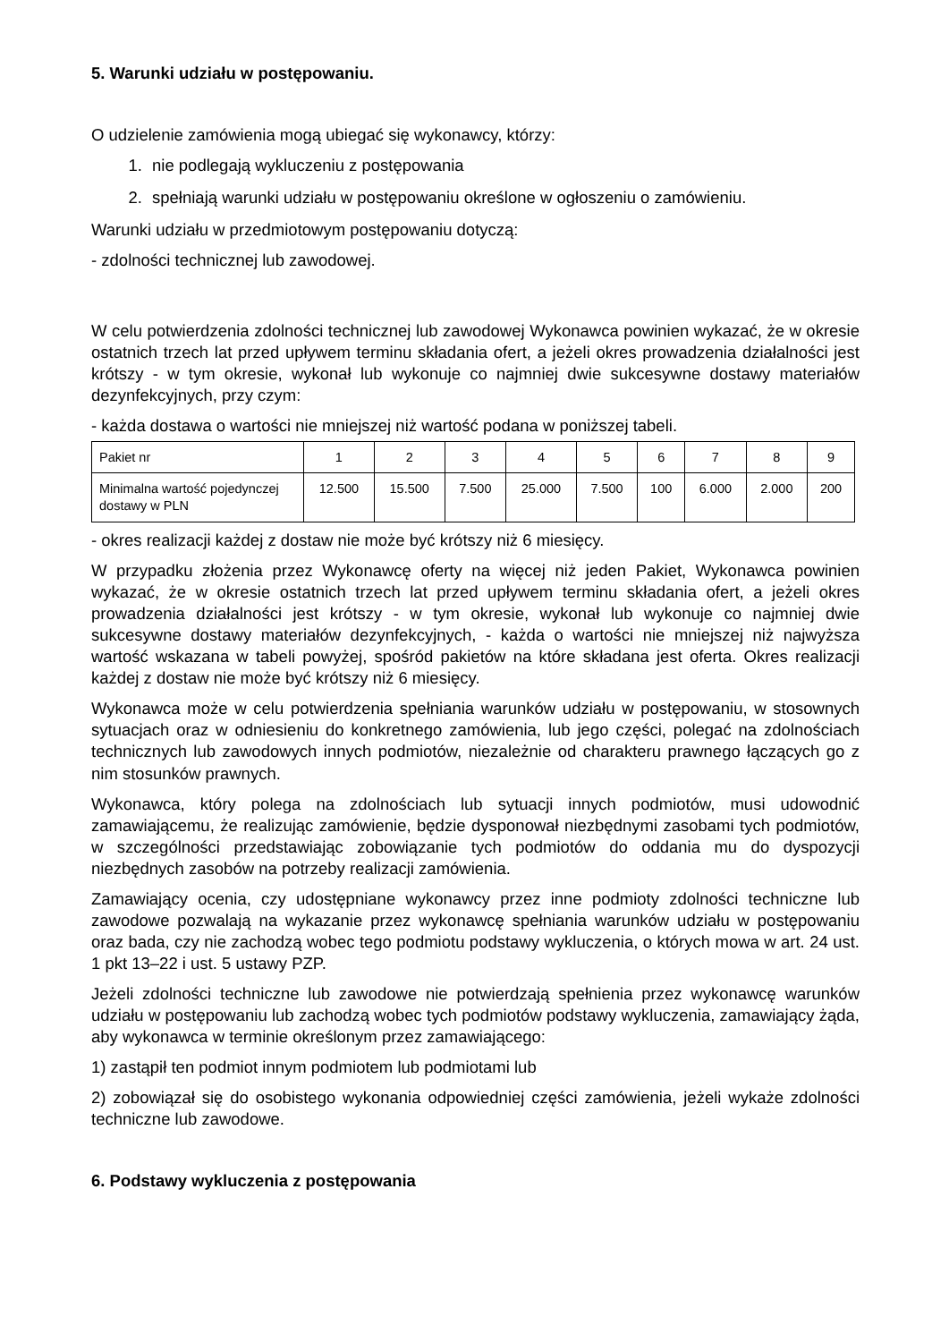5. Warunki udziału w postępowaniu.
O udzielenie zamówienia mogą ubiegać się wykonawcy, którzy:
1. nie podlegają wykluczeniu z postępowania
2. spełniają warunki udziału w postępowaniu określone w ogłoszeniu o zamówieniu.
Warunki udziału w przedmiotowym postępowaniu dotyczą:
- zdolności technicznej lub zawodowej.
W celu potwierdzenia zdolności technicznej lub zawodowej Wykonawca powinien wykazać, że w okresie ostatnich trzech lat przed upływem terminu składania ofert, a jeżeli okres prowadzenia działalności jest krótszy - w tym okresie, wykonał lub wykonuje co najmniej dwie sukcesywne dostawy materiałów dezynfekcyjnych, przy czym:
- każda dostawa o wartości nie mniejszej niż wartość podana w poniższej tabeli.
| Pakiet nr | 1 | 2 | 3 | 4 | 5 | 6 | 7 | 8 | 9 |
| Minimalna wartość pojedynczej dostawy w PLN | 12.500 | 15.500 | 7.500 | 25.000 | 7.500 | 100 | 6.000 | 2.000 | 200 |
- okres realizacji każdej z dostaw nie może być krótszy niż 6 miesięcy.
W przypadku złożenia przez Wykonawcę oferty na więcej niż jeden Pakiet, Wykonawca powinien wykazać, że w okresie ostatnich trzech lat przed upływem terminu składania ofert, a jeżeli okres prowadzenia działalności jest krótszy - w tym okresie, wykonał lub wykonuje co najmniej dwie sukcesywne dostawy materiałów dezynfekcyjnych, - każda o wartości nie mniejszej niż najwyższa wartość wskazana w tabeli powyżej, spośród pakietów na które składana jest oferta. Okres realizacji każdej z dostaw nie może być krótszy niż 6 miesięcy.
Wykonawca może w celu potwierdzenia spełniania warunków udziału w postępowaniu, w stosownych sytuacjach oraz w odniesieniu do konkretnego zamówienia, lub jego części, polegać na zdolnościach technicznych lub zawodowych innych podmiotów, niezależnie od charakteru prawnego łączących go z nim stosunków prawnych.
Wykonawca, który polega na zdolnościach lub sytuacji innych podmiotów, musi udowodnić zamawiającemu, że realizując zamówienie, będzie dysponował niezbędnymi zasobami tych podmiotów, w szczególności przedstawiając zobowiązanie tych podmiotów do oddania mu do dyspozycji niezbędnych zasobów na potrzeby realizacji zamówienia.
Zamawiający ocenia, czy udostępniane wykonawcy przez inne podmioty zdolności techniczne lub zawodowe pozwalają na wykazanie przez wykonawcę spełniania warunków udziału w postępowaniu oraz bada, czy nie zachodzą wobec tego podmiotu podstawy wykluczenia, o których mowa w art. 24 ust. 1 pkt 13–22 i ust. 5 ustawy PZP.
Jeżeli zdolności techniczne lub zawodowe nie potwierdzają spełnienia przez wykonawcę warunków udziału w postępowaniu lub zachodzą wobec tych podmiotów podstawy wykluczenia, zamawiający żąda, aby wykonawca w terminie określonym przez zamawiającego:
1) zastąpił ten podmiot innym podmiotem lub podmiotami lub
2) zobowiązał się do osobistego wykonania odpowiedniej części zamówienia, jeżeli wykaże zdolności techniczne lub zawodowe.
6. Podstawy wykluczenia z postępowania